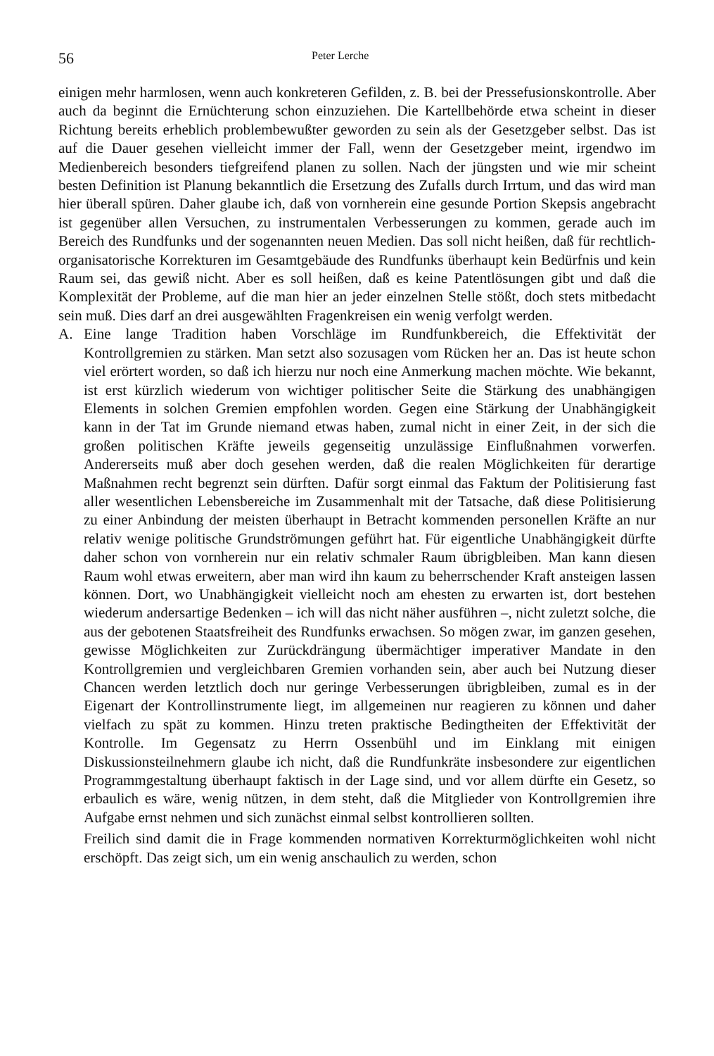56 Peter Lerche
einigen mehr harmlosen, wenn auch konkreteren Gefilden, z. B. bei der Pressefusionskontrolle. Aber auch da beginnt die Ernüchterung schon einzuziehen. Die Kartellbehörde etwa scheint in dieser Richtung bereits erheblich problembewußter geworden zu sein als der Gesetzgeber selbst. Das ist auf die Dauer gesehen vielleicht immer der Fall, wenn der Gesetzgeber meint, irgendwo im Medienbereich besonders tiefgreifend planen zu sollen. Nach der jüngsten und wie mir scheint besten Definition ist Planung bekanntlich die Ersetzung des Zufalls durch Irrtum, und das wird man hier überall spüren. Daher glaube ich, daß von vornherein eine gesunde Portion Skepsis angebracht ist gegenüber allen Versuchen, zu instrumentalen Verbesserungen zu kommen, gerade auch im Bereich des Rundfunks und der sogenannten neuen Medien. Das soll nicht heißen, daß für rechtlich-organisatorische Korrekturen im Gesamtgebäude des Rundfunks überhaupt kein Bedürfnis und kein Raum sei, das gewiß nicht. Aber es soll heißen, daß es keine Patentlösungen gibt und daß die Komplexität der Probleme, auf die man hier an jeder einzelnen Stelle stößt, doch stets mitbedacht sein muß. Dies darf an drei ausgewählten Fragenkreisen ein wenig verfolgt werden.
A. Eine lange Tradition haben Vorschläge im Rundfunkbereich, die Effektivität der Kontrollgremien zu stärken. Man setzt also sozusagen vom Rücken her an. Das ist heute schon viel erörtert worden, so daß ich hierzu nur noch eine Anmerkung machen möchte. Wie bekannt, ist erst kürzlich wiederum von wichtiger politischer Seite die Stärkung des unabhängigen Elements in solchen Gremien empfohlen worden. Gegen eine Stärkung der Unabhängigkeit kann in der Tat im Grunde niemand etwas haben, zumal nicht in einer Zeit, in der sich die großen politischen Kräfte jeweils gegenseitig unzulässige Einflußnahmen vorwerfen. Andererseits muß aber doch gesehen werden, daß die realen Möglichkeiten für derartige Maßnahmen recht begrenzt sein dürften. Dafür sorgt einmal das Faktum der Politisierung fast aller wesentlichen Lebensbereiche im Zusammenhalt mit der Tatsache, daß diese Politisierung zu einer Anbindung der meisten überhaupt in Betracht kommenden personellen Kräfte an nur relativ wenige politische Grundströmungen geführt hat. Für eigentliche Unabhängigkeit dürfte daher schon von vornherein nur ein relativ schmaler Raum übrigbleiben. Man kann diesen Raum wohl etwas erweitern, aber man wird ihn kaum zu beherrschender Kraft ansteigen lassen können. Dort, wo Unabhängigkeit vielleicht noch am ehesten zu erwarten ist, dort bestehen wiederum andersartige Bedenken – ich will das nicht näher ausführen –, nicht zuletzt solche, die aus der gebotenen Staatsfreiheit des Rundfunks erwachsen. So mögen zwar, im ganzen gesehen, gewisse Möglichkeiten zur Zurückdrängung übermächtiger imperativer Mandate in den Kontrollgremien und vergleichbaren Gremien vorhanden sein, aber auch bei Nutzung dieser Chancen werden letztlich doch nur geringe Verbesserungen übrigbleiben, zumal es in der Eigenart der Kontrollinstrumente liegt, im allgemeinen nur reagieren zu können und daher vielfach zu spät zu kommen. Hinzu treten praktische Bedingtheiten der Effektivität der Kontrolle. Im Gegensatz zu Herrn Ossenbühl und im Einklang mit einigen Diskussionsteilnehmern glaube ich nicht, daß die Rundfunkräte insbesondere zur eigentlichen Programmgestaltung überhaupt faktisch in der Lage sind, und vor allem dürfte ein Gesetz, so erbaulich es wäre, wenig nützen, in dem steht, daß die Mitglieder von Kontrollgremien ihre Aufgabe ernst nehmen und sich zunächst einmal selbst kontrollieren sollten.
Freilich sind damit die in Frage kommenden normativen Korrekturmöglichkeiten wohl nicht erschöpft. Das zeigt sich, um ein wenig anschaulich zu werden, schon